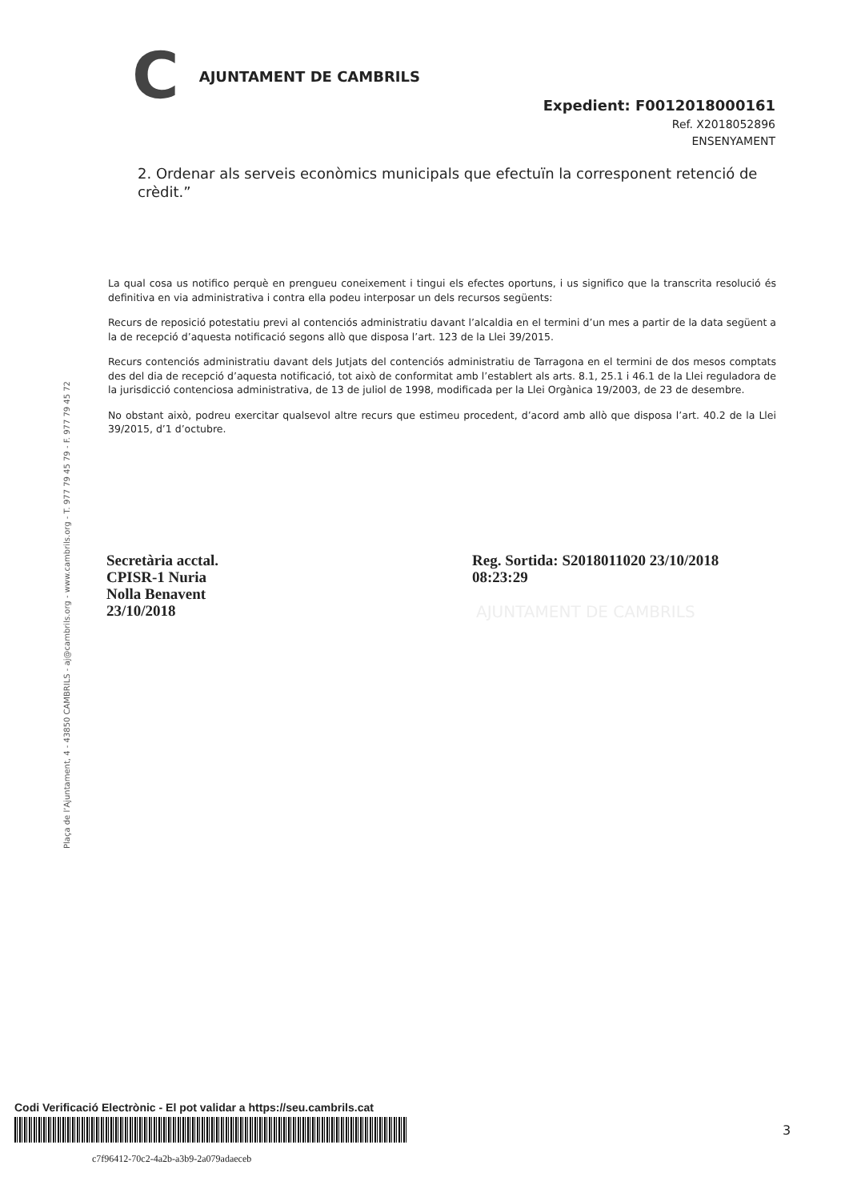C AJUNTAMENT DE CAMBRILS
Expedient: F0012018000161
Ref. X2018052896
ENSENYAMENT
2. Ordenar als serveis econòmics municipals que efectuïn la corresponent retenció de crèdit.”
La qual cosa us notifico perquè en prengueu coneixement i tingui els efectes oportuns, i us significo que la transcrita resolució és definitiva en via administrativa i contra ella podeu interposar un dels recursos següents:
Recurs de reposició potestatiu previ al contenciós administratiu davant l’alcaldia en el termini d’un mes a partir de la data següent a la de recepció d’aquesta notificació segons allò que disposa l’art. 123 de la Llei 39/2015.
Recurs contenciós administratiu davant dels Jutjats del contenciós administratiu de Tarragona en el termini de dos mesos comptats des del dia de recepció d’aquesta notificació, tot això de conformitat amb l’establert als arts. 8.1, 25.1 i 46.1 de la Llei reguladora de la jurisdicció contenciosa administrativa, de 13 de juliol de 1998, modificada per la Llei Orgànica 19/2003, de 23 de desembre.
No obstant això, podreu exercitar qualsevol altre recurs que estimeu procedent, d’acord amb allò que disposa l’art. 40.2 de la Llei 39/2015, d’1 d’octubre.
Plaça de l’Ajuntament, 4 - 43850 CAMBRILS - aj@cambrils.org - www.cambrils.org - T. 977 79 45 79 - F. 977 79 45 72
Secretària acctal.
CPISR-1 Nuria
Nolla Benavent
23/10/2018
Reg. Sortida: S2018011020 23/10/2018
08:23:29
AJUNTAMENT DE CAMBRILS
Codi Verificació Electrònic - El pot validar a https://seu.cambrils.cat
c7f96412-70c2-4a2b-a3b9-2a079adaeceb
3